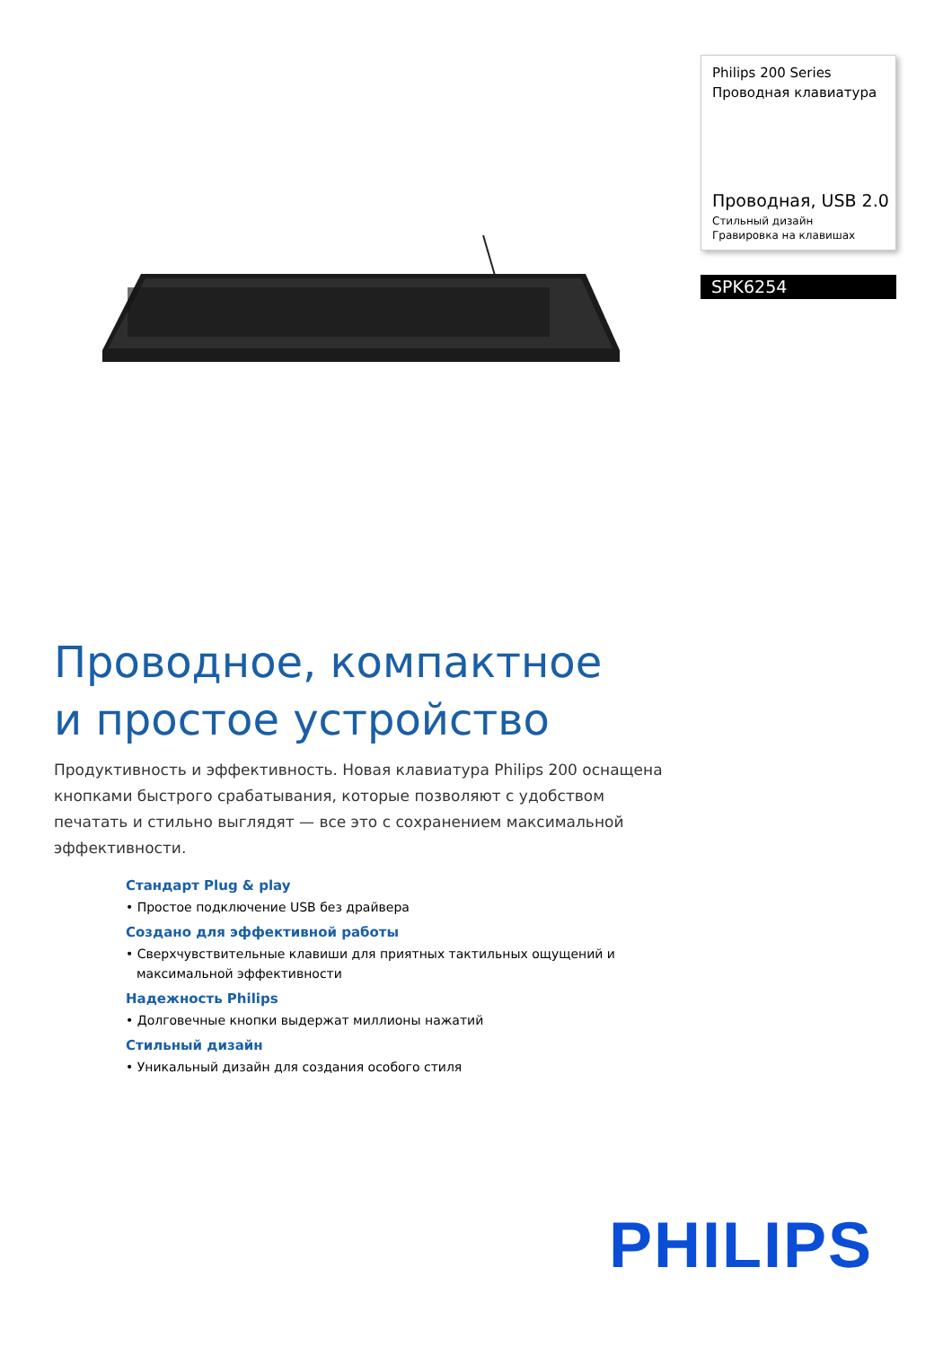Philips 200 Series
Проводная клавиатура
Проводная, USB 2.0
Стильный дизайн
Гравировка на клавишах
SPK6254
Проводное, компактное
и простое устройство
Продуктивность и эффективность. Новая клавиатура Philips 200 оснащена кнопками быстрого срабатывания, которые позволяют с удобством печатать и стильно выглядят — все это с сохранением максимальной эффективности.
Стандарт Plug & play
• Простое подключение USB без драйвера
Создано для эффективной работы
• Сверхчувствительные клавиши для приятных тактильных ощущений и максимальной эффективности
Надежность Philips
• Долговечные кнопки выдержат миллионы нажатий
Стильный дизайн
• Уникальный дизайн для создания особого стиля
PHILIPS